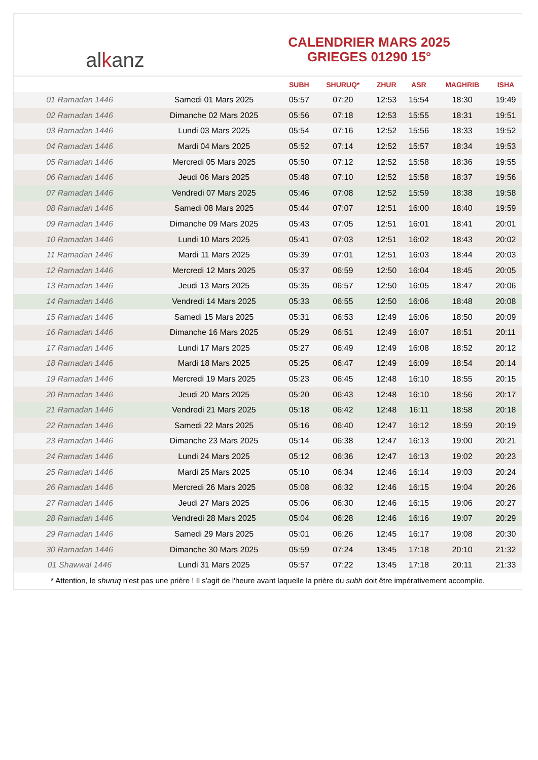al k anz
CALENDRIER MARS 2025
GRIEGES 01290 15°
| | | SUBH | SHURUQ* | ZHUR | ASR | MAGHRIB | ISHA |
| --- | --- | --- | --- | --- | --- | --- | --- |
| 01 Ramadan 1446 | Samedi 01 Mars 2025 | 05:57 | 07:20 | 12:53 | 15:54 | 18:30 | 19:49 |
| 02 Ramadan 1446 | Dimanche 02 Mars 2025 | 05:56 | 07:18 | 12:53 | 15:55 | 18:31 | 19:51 |
| 03 Ramadan 1446 | Lundi 03 Mars 2025 | 05:54 | 07:16 | 12:52 | 15:56 | 18:33 | 19:52 |
| 04 Ramadan 1446 | Mardi 04 Mars 2025 | 05:52 | 07:14 | 12:52 | 15:57 | 18:34 | 19:53 |
| 05 Ramadan 1446 | Mercredi 05 Mars 2025 | 05:50 | 07:12 | 12:52 | 15:58 | 18:36 | 19:55 |
| 06 Ramadan 1446 | Jeudi 06 Mars 2025 | 05:48 | 07:10 | 12:52 | 15:58 | 18:37 | 19:56 |
| 07 Ramadan 1446 | Vendredi 07 Mars 2025 | 05:46 | 07:08 | 12:52 | 15:59 | 18:38 | 19:58 |
| 08 Ramadan 1446 | Samedi 08 Mars 2025 | 05:44 | 07:07 | 12:51 | 16:00 | 18:40 | 19:59 |
| 09 Ramadan 1446 | Dimanche 09 Mars 2025 | 05:43 | 07:05 | 12:51 | 16:01 | 18:41 | 20:01 |
| 10 Ramadan 1446 | Lundi 10 Mars 2025 | 05:41 | 07:03 | 12:51 | 16:02 | 18:43 | 20:02 |
| 11 Ramadan 1446 | Mardi 11 Mars 2025 | 05:39 | 07:01 | 12:51 | 16:03 | 18:44 | 20:03 |
| 12 Ramadan 1446 | Mercredi 12 Mars 2025 | 05:37 | 06:59 | 12:50 | 16:04 | 18:45 | 20:05 |
| 13 Ramadan 1446 | Jeudi 13 Mars 2025 | 05:35 | 06:57 | 12:50 | 16:05 | 18:47 | 20:06 |
| 14 Ramadan 1446 | Vendredi 14 Mars 2025 | 05:33 | 06:55 | 12:50 | 16:06 | 18:48 | 20:08 |
| 15 Ramadan 1446 | Samedi 15 Mars 2025 | 05:31 | 06:53 | 12:49 | 16:06 | 18:50 | 20:09 |
| 16 Ramadan 1446 | Dimanche 16 Mars 2025 | 05:29 | 06:51 | 12:49 | 16:07 | 18:51 | 20:11 |
| 17 Ramadan 1446 | Lundi 17 Mars 2025 | 05:27 | 06:49 | 12:49 | 16:08 | 18:52 | 20:12 |
| 18 Ramadan 1446 | Mardi 18 Mars 2025 | 05:25 | 06:47 | 12:49 | 16:09 | 18:54 | 20:14 |
| 19 Ramadan 1446 | Mercredi 19 Mars 2025 | 05:23 | 06:45 | 12:48 | 16:10 | 18:55 | 20:15 |
| 20 Ramadan 1446 | Jeudi 20 Mars 2025 | 05:20 | 06:43 | 12:48 | 16:10 | 18:56 | 20:17 |
| 21 Ramadan 1446 | Vendredi 21 Mars 2025 | 05:18 | 06:42 | 12:48 | 16:11 | 18:58 | 20:18 |
| 22 Ramadan 1446 | Samedi 22 Mars 2025 | 05:16 | 06:40 | 12:47 | 16:12 | 18:59 | 20:19 |
| 23 Ramadan 1446 | Dimanche 23 Mars 2025 | 05:14 | 06:38 | 12:47 | 16:13 | 19:00 | 20:21 |
| 24 Ramadan 1446 | Lundi 24 Mars 2025 | 05:12 | 06:36 | 12:47 | 16:13 | 19:02 | 20:23 |
| 25 Ramadan 1446 | Mardi 25 Mars 2025 | 05:10 | 06:34 | 12:46 | 16:14 | 19:03 | 20:24 |
| 26 Ramadan 1446 | Mercredi 26 Mars 2025 | 05:08 | 06:32 | 12:46 | 16:15 | 19:04 | 20:26 |
| 27 Ramadan 1446 | Jeudi 27 Mars 2025 | 05:06 | 06:30 | 12:46 | 16:15 | 19:06 | 20:27 |
| 28 Ramadan 1446 | Vendredi 28 Mars 2025 | 05:04 | 06:28 | 12:46 | 16:16 | 19:07 | 20:29 |
| 29 Ramadan 1446 | Samedi 29 Mars 2025 | 05:01 | 06:26 | 12:45 | 16:17 | 19:08 | 20:30 |
| 30 Ramadan 1446 | Dimanche 30 Mars 2025 | 05:59 | 07:24 | 13:45 | 17:18 | 20:10 | 21:32 |
| 01 Shawwal 1446 | Lundi 31 Mars 2025 | 05:57 | 07:22 | 13:45 | 17:18 | 20:11 | 21:33 |
* Attention, le shuruq n'est pas une prière ! Il s'agit de l'heure avant laquelle la prière du subh doit être impérativement accomplie.